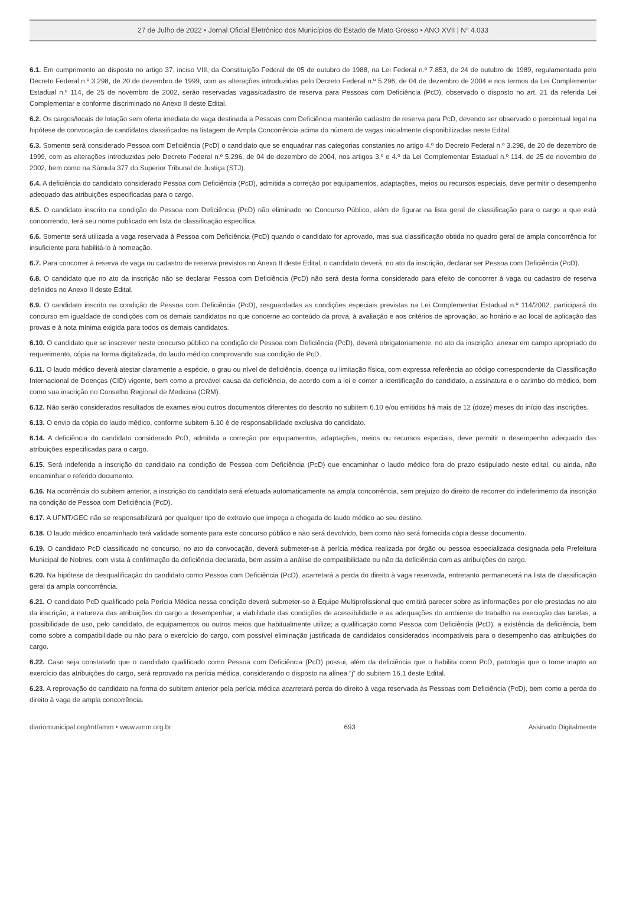27 de Julho de 2022 • Jornal Oficial Eletrônico dos Municípios do Estado de Mato Grosso • ANO XVII | N° 4.033
6.1. Em cumprimento ao disposto no artigo 37, inciso VIII, da Constituição Federal de 05 de outubro de 1988, na Lei Federal n.º 7.853, de 24 de outubro de 1989, regulamentada pelo Decreto Federal n.º 3.298, de 20 de dezembro de 1999, com as alterações introduzidas pelo Decreto Federal n.º 5.296, de 04 de dezembro de 2004 e nos termos da Lei Complementar Estadual n.º 114, de 25 de novembro de 2002, serão reservadas vagas/cadastro de reserva para Pessoas com Deficiência (PcD), observado o disposto no art. 21 da referida Lei Complementar e conforme discriminado no Anexo II deste Edital.
6.2. Os cargos/locais de lotação sem oferta imediata de vaga destinada a Pessoas com Deficiência manterão cadastro de reserva para PcD, devendo ser observado o percentual legal na hipótese de convocação de candidatos classificados na listagem de Ampla Concorrência acima do número de vagas inicialmente disponibilizadas neste Edital.
6.3. Somente será considerado Pessoa com Deficiência (PcD) o candidato que se enquadrar nas categorias constantes no artigo 4.º do Decreto Federal n.º 3.298, de 20 de dezembro de 1999, com as alterações introduzidas pelo Decreto Federal n.º 5.296, de 04 de dezembro de 2004, nos artigos 3.º e 4.º da Lei Complementar Estadual n.º 114, de 25 de novembro de 2002, bem como na Súmula 377 do Superior Tribunal de Justiça (STJ).
6.4. A deficiência do candidato considerado Pessoa com Deficiência (PcD), admitida a correção por equipamentos, adaptações, meios ou recursos especiais, deve permitir o desempenho adequado das atribuições especificadas para o cargo.
6.5. O candidato inscrito na condição de Pessoa com Deficiência (PcD) não eliminado no Concurso Público, além de figurar na lista geral de classificação para o cargo a que está concorrendo, terá seu nome publicado em lista de classificação específica.
6.6. Somente será utilizada a vaga reservada à Pessoa com Deficiência (PcD) quando o candidato for aprovado, mas sua classificação obtida no quadro geral de ampla concorrência for insuficiente para habilitá-lo à nomeação.
6.7. Para concorrer à reserva de vaga ou cadastro de reserva previstos no Anexo II deste Edital, o candidato deverá, no ato da inscrição, declarar ser Pessoa com Deficiência (PcD).
6.8. O candidato que no ato da inscrição não se declarar Pessoa com Deficiência (PcD) não será desta forma considerado para efeito de concorrer à vaga ou cadastro de reserva definidos no Anexo II deste Edital.
6.9. O candidato inscrito na condição de Pessoa com Deficiência (PcD), resguardadas as condições especiais previstas na Lei Complementar Estadual n.º 114/2002, participará do concurso em igualdade de condições com os demais candidatos no que concerne ao conteúdo da prova, à avaliação e aos critérios de aprovação, ao horário e ao local de aplicação das provas e à nota mínima exigida para todos os demais candidatos.
6.10. O candidato que se inscrever neste concurso público na condição de Pessoa com Deficiência (PcD), deverá obrigatoriamente, no ato da inscrição, anexar em campo apropriado do requerimento, cópia na forma digitalizada, do laudo médico comprovando sua condição de PcD.
6.11. O laudo médico deverá atestar claramente a espécie, o grau ou nível de deficiência, doença ou limitação física, com expressa referência ao código correspondente da Classificação Internacional de Doenças (CID) vigente, bem como a provável causa da deficiência, de acordo com a lei e conter a identificação do candidato, a assinatura e o carimbo do médico, bem como sua inscrição no Conselho Regional de Medicina (CRM).
6.12. Não serão considerados resultados de exames e/ou outros documentos diferentes do descrito no subitem 6.10 e/ou emitidos há mais de 12 (doze) meses do início das inscrições.
6.13. O envio da cópia do laudo médico, conforme subitem 6.10 é de responsabilidade exclusiva do candidato.
6.14. A deficiência do candidato considerado PcD, admitida a correção por equipamentos, adaptações, meios ou recursos especiais, deve permitir o desempenho adequado das atribuições especificadas para o cargo.
6.15. Será indeferida a inscrição do candidato na condição de Pessoa com Deficiência (PcD) que encaminhar o laudo médico fora do prazo estipulado neste edital, ou ainda, não encaminhar o referido documento.
6.16. Na ocorrência do subitem anterior, a inscrição do candidato será efetuada automaticamente na ampla concorrência, sem prejuízo do direito de recorrer do indeferimento da inscrição na condição de Pessoa com Deficiência (PcD).
6.17. A UFMT/GEC não se responsabilizará por qualquer tipo de extravio que impeça a chegada do laudo médico ao seu destino.
6.18. O laudo médico encaminhado terá validade somente para este concurso público e não será devolvido, bem como não será fornecida cópia desse documento.
6.19. O candidato PcD classificado no concurso, no ato da convocação, deverá submeter-se à perícia médica realizada por órgão ou pessoa especializada designada pela Prefeitura Municipal de Nobres, com vista à confirmação da deficiência declarada, bem assim a análise de compatibilidade ou não da deficiência com as atribuições do cargo.
6.20. Na hipótese de desqualificação do candidato como Pessoa com Deficiência (PcD), acarretará a perda do direito à vaga reservada, entretanto permanecerá na lista de classificação geral da ampla concorrência.
6.21. O candidato PcD qualificado pela Perícia Médica nessa condição deverá submeter-se à Equipe Multiprofissional que emitirá parecer sobre as informações por ele prestadas no ato da inscrição; a natureza das atribuições do cargo a desempenhar; a viabilidade das condições de acessibilidade e as adequações do ambiente de trabalho na execução das tarefas; a possibilidade de uso, pelo candidato, de equipamentos ou outros meios que habitualmente utilize; a qualificação como Pessoa com Deficiência (PcD), a existência da deficiência, bem como sobre a compatibilidade ou não para o exercício do cargo, com possível eliminação justificada de candidatos considerados incompatíveis para o desempenho das atribuições do cargo.
6.22. Caso seja constatado que o candidato qualificado como Pessoa com Deficiência (PcD) possui, além da deficiência que o habilita como PcD, patologia que o torne inapto ao exercício das atribuições do cargo, será reprovado na perícia médica, considerando o disposto na alínea “j” do subitem 16.1 deste Edital.
6.23. A reprovação do candidato na forma do subitem anterior pela perícia médica acarretará perda do direito à vaga reservada às Pessoas com Deficiência (PcD), bem como a perda do direito à vaga de ampla concorrência.
diariomunicipal.org/mt/amm • www.amm.org.br 693 Assinado Digitalmente